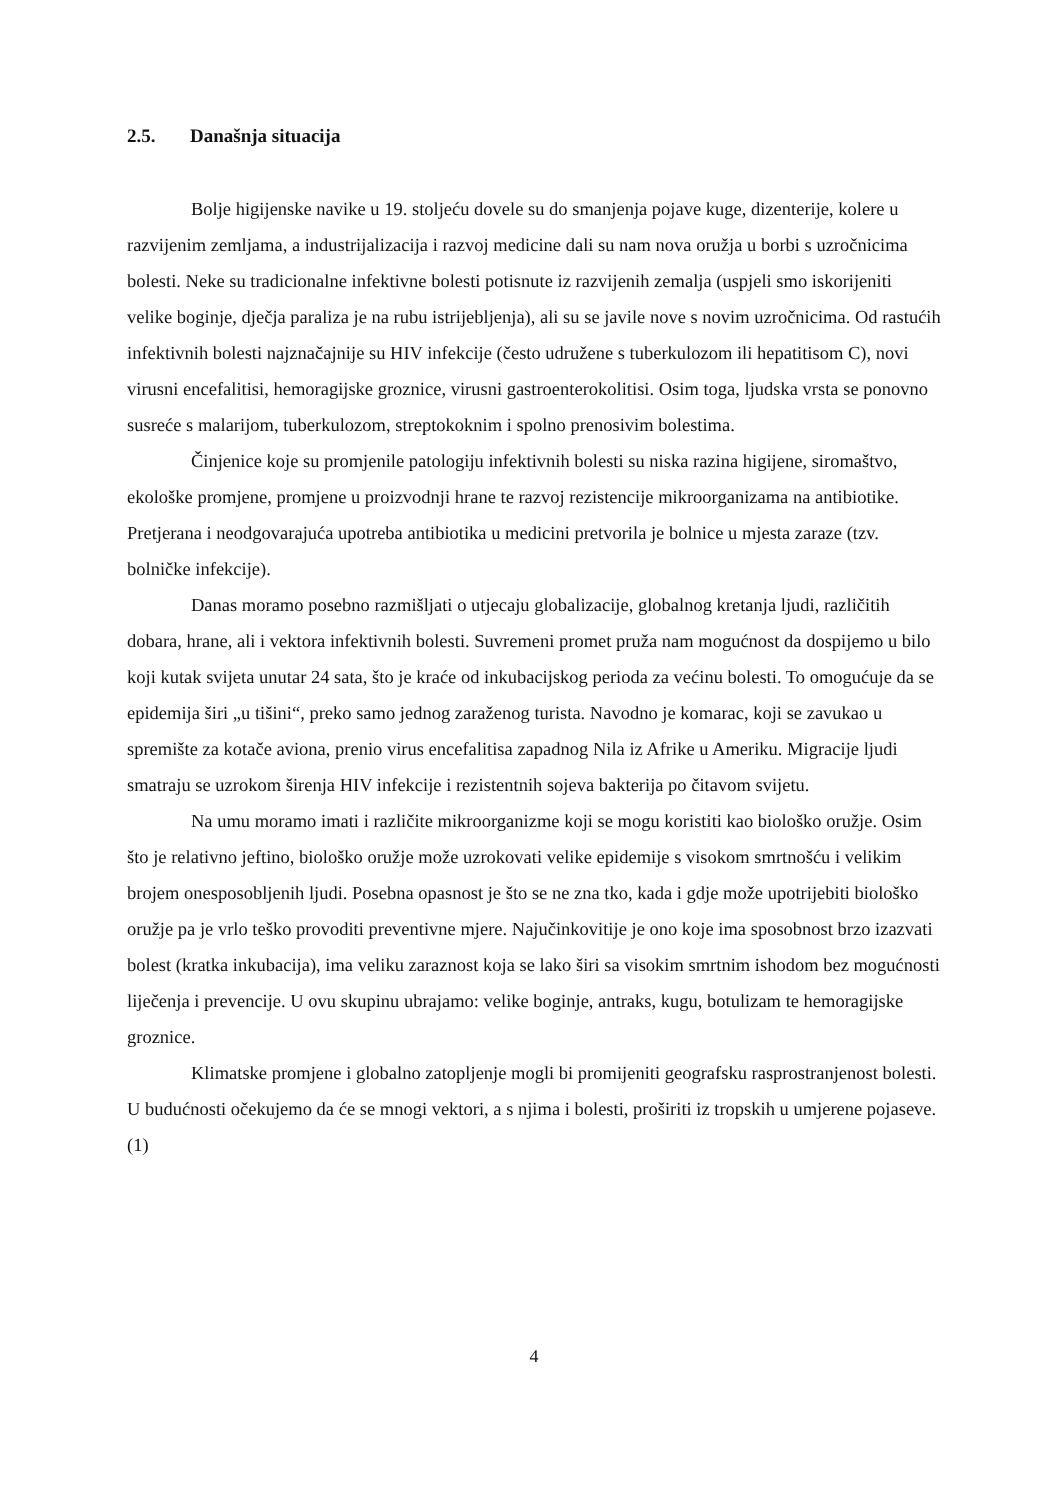2.5. Današnja situacija
Bolje higijenske navike u 19. stoljeću dovele su do smanjenja pojave kuge, dizenterije, kolere u razvijenim zemljama, a industrijalizacija i razvoj medicine dali su nam nova oružja u borbi s uzročnicima bolesti. Neke su tradicionalne infektivne bolesti potisnute iz razvijenih zemalja (uspjeli smo iskorijeniti velike boginje, dječja paraliza je na rubu istrijebljenja), ali su se javile nove s novim uzročnicima. Od rastućih infektivnih bolesti najznačajnije su HIV infekcije (često udružene s tuberkulozom ili hepatitisom C), novi virusni encefalitisi, hemoragijske groznice, virusni gastroenterokolitisi. Osim toga, ljudska vrsta se ponovno susreće s malarijom, tuberkulozom, streptokoknim i spolno prenosivim bolestima.
Činjenice koje su promjenile patologiju infektivnih bolesti su niska razina higijene, siromaštvo, ekološke promjene, promjene u proizvodnji hrane te razvoj rezistencije mikroorganizama na antibiotike. Pretjerana i neodgovarajuća upotreba antibiotika u medicini pretvorila je bolnice u mjesta zaraze (tzv. bolničke infekcije).
Danas moramo posebno razmišljati o utjecaju globalizacije, globalnog kretanja ljudi, različitih dobara, hrane, ali i vektora infektivnih bolesti. Suvremeni promet pruža nam mogućnost da dospijemo u bilo koji kutak svijeta unutar 24 sata, što je kraće od inkubacijskog perioda za većinu bolesti. To omogućuje da se epidemija širi „u tišini“, preko samo jednog zaraženog turista. Navodno je komarac, koji se zavukao u spremište za kotače aviona, prenio virus encefalitisa zapadnog Nila iz Afrike u Ameriku. Migracije ljudi smatraju se uzrokom širenja HIV infekcije i rezistentnih sojeva bakterija po čitavom svijetu.
Na umu moramo imati i različite mikroorganizme koji se mogu koristiti kao biološko oružje. Osim što je relativno jeftino, biološko oružje može uzrokovati velike epidemije s visokom smrtnošću i velikim brojem onesposobljenih ljudi. Posebna opasnost je što se ne zna tko, kada i gdje može upotrijebiti biološko oružje pa je vrlo teško provoditi preventivne mjere. Najučinkovitije je ono koje ima sposobnost brzo izazvati bolest (kratka inkubacija), ima veliku zaraznost koja se lako širi sa visokim smrtnim ishodom bez mogućnosti liječenja i prevencije. U ovu skupinu ubrajamo: velike boginje, antraks, kugu, botulizam te hemoragijske groznice.
Klimatske promjene i globalno zatopljenje mogli bi promijeniti geografsku rasprostranjenost bolesti. U budućnosti očekujemo da će se mnogi vektori, a s njima i bolesti, proširiti iz tropskih u umjerene pojaseve. (1)
4